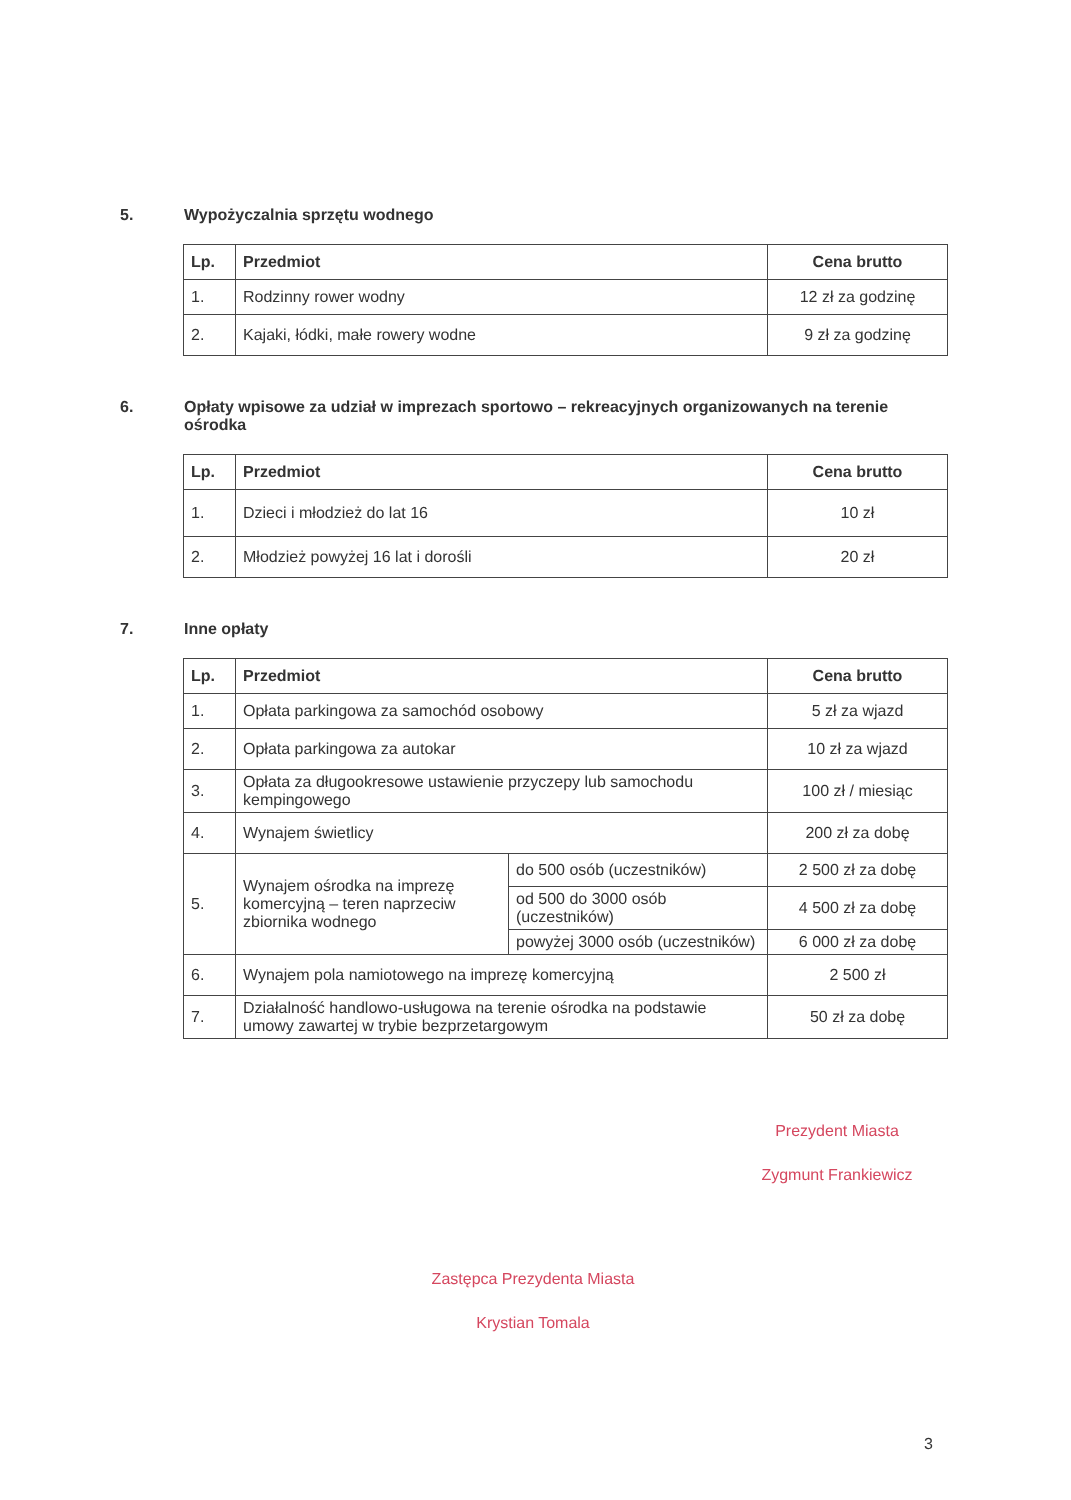5. Wypożyczalnia sprzętu wodnego
| Lp. | Przedmiot | Cena brutto |
| --- | --- | --- |
| 1. | Rodzinny rower wodny | 12 zł za godzinę |
| 2. | Kajaki, łódki, małe rowery wodne | 9 zł za godzinę |
6. Opłaty wpisowe za udział w imprezach sportowo – rekreacyjnych organizowanych na terenie ośrodka
| Lp. | Przedmiot | Cena brutto |
| --- | --- | --- |
| 1. | Dzieci i młodzież do lat 16 | 10 zł |
| 2. | Młodzież powyżej 16 lat i dorośli | 20 zł |
7. Inne opłaty
| Lp. | Przedmiot | | Cena brutto |
| --- | --- | --- | --- |
| 1. | Opłata parkingowa za samochód osobowy | | 5 zł za wjazd |
| 2. | Opłata parkingowa za autokar | | 10 zł za wjazd |
| 3. | Opłata za długookresowe ustawienie przyczepy lub samochodu kempingowego | | 100 zł / miesiąc |
| 4. | Wynajem świetlicy | | 200 zł za dobę |
| 5. | Wynajem ośrodka na imprezę komercyjną – teren naprzeciw zbiornika wodnego | do 500 osób (uczestników) | 2 500 zł za dobę |
| | | od 500 do 3000 osób (uczestników) | 4 500 zł za dobę |
| | | powyżej 3000 osób (uczestników) | 6 000 zł za dobę |
| 6. | Wynajem pola namiotowego na imprezę komercyjną | | 2 500 zł |
| 7. | Działalność handlowo-usługowa na terenie ośrodka na podstawie umowy zawartej w trybie bezprzetargowym | | 50 zł za dobę |
Prezydent Miasta
Zygmunt Frankiewicz
Zastępca Prezydenta Miasta
Krystian Tomala
3